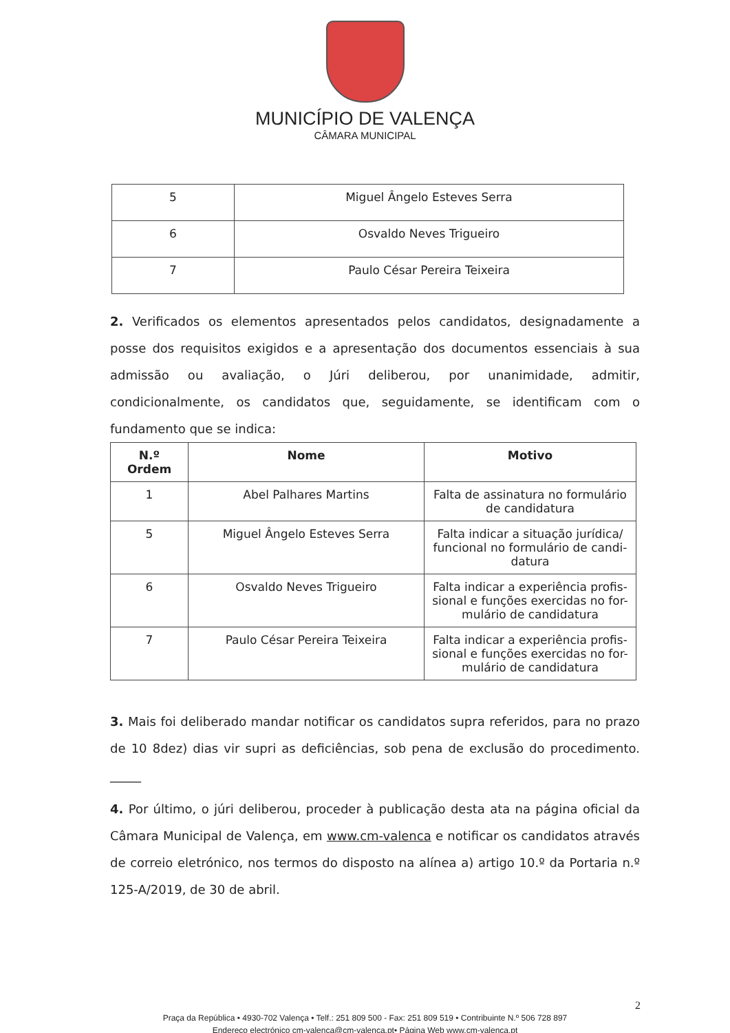MUNICÍPIO DE VALENÇA
CÂMARA MUNICIPAL
| 5 | Miguel Ângelo Esteves Serra |
| 6 | Osvaldo Neves Trigueiro |
| 7 | Paulo César Pereira Teixeira |
2. Verificados os elementos apresentados pelos candidatos, designadamente a posse dos requisitos exigidos e a apresentação dos documentos essenciais à sua admissão ou avaliação, o Júri deliberou, por unanimidade, admitir, condicionalmente, os candidatos que, seguidamente, se identificam com o fundamento que se indica:
| N.º Ordem | Nome | Motivo |
| --- | --- | --- |
| 1 | Abel Palhares Martins | Falta de assinatura no formulário de candidatura |
| 5 | Miguel Ângelo Esteves Serra | Falta indicar a situação jurídica/ funcional no formulário de candi-datura |
| 6 | Osvaldo Neves Trigueiro | Falta indicar a experiência profis-sional e funções exercidas no for-mulário de candidatura |
| 7 | Paulo César Pereira Teixeira | Falta indicar a experiência profis-sional e funções exercidas no for-mulário de candidatura |
3. Mais foi deliberado mandar notificar os candidatos supra referidos, para no prazo de 10 8dez) dias vir supri as deficiências, sob pena de exclusão do procedimento. _____
4. Por último, o júri deliberou, proceder à publicação desta ata na página oficial da Câmara Municipal de Valença, em www.cm-valenca e notificar os candidatos através de correio eletrónico, nos termos do disposto na alínea a) artigo 10.º da Portaria n.º 125-A/2019, de 30 de abril.
2
Praça da República • 4930-702 Valença • Telf.: 251 809 500 - Fax: 251 809 519 • Contribuinte N.º 506 728 897
Endereço electrónico cm-valença@cm-valença.pt• Página Web www.cm-valenca.pt